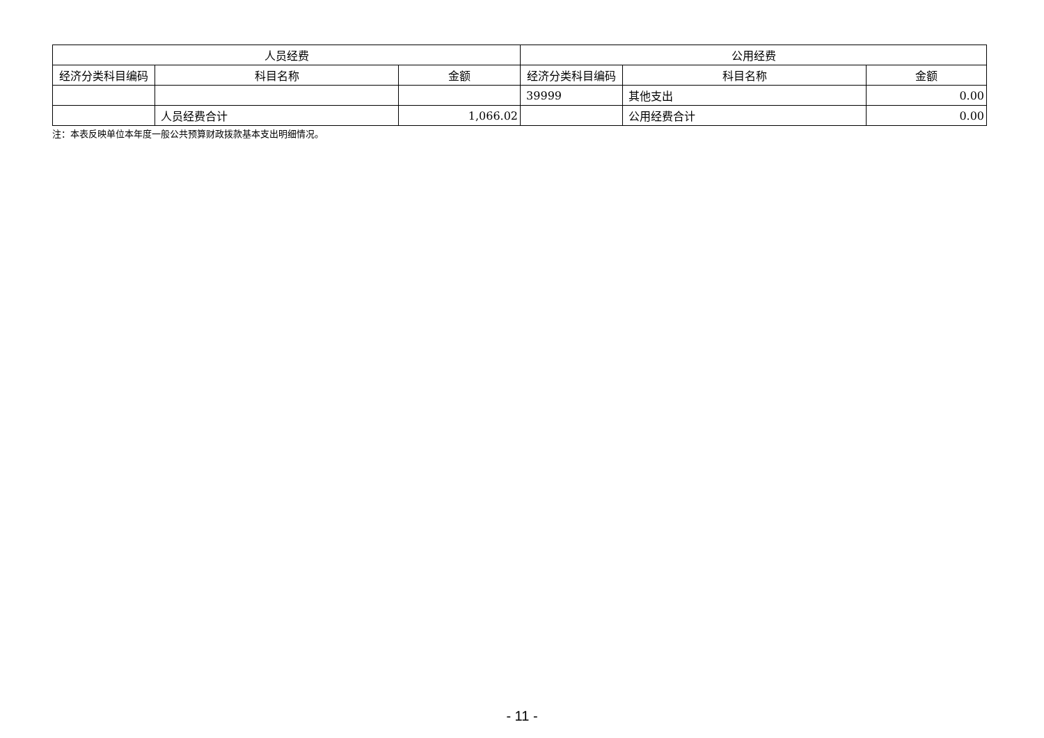| 人员经费 | | | 公用经费 | | |
| --- | --- | --- | --- | --- | --- |
| 经济分类科目编码 | 科目名称 | 金额 | 经济分类科目编码 | 科目名称 | 金额 |
| | | | 39999 | 其他支出 | 0.00 |
| | 人员经费合计 | 1,066.02 | | 公用经费合计 | 0.00 |
注：本表反映单位本年度一般公共预算财政拨款基本支出明细情况。
- 11 -